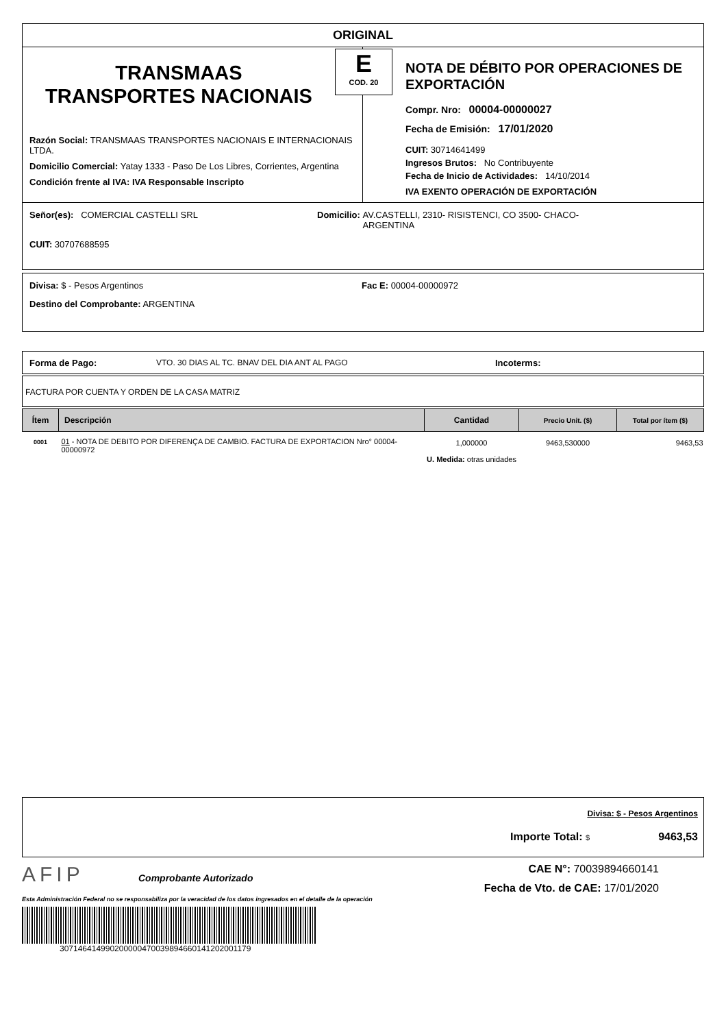ORIGINAL
TRANSMAAS
TRANSPORTES NACIONAIS
Razón Social: TRANSMAAS TRANSPORTES NACIONAIS E INTERNACIONAIS LTDA.
Domicilio Comercial: Yatay 1333 - Paso De Los Libres, Corrientes, Argentina
Condición frente al IVA: IVA Responsable Inscripto
E
COD. 20
NOTA DE DÉBITO POR OPERACIONES DE EXPORTACIÓN
Compr. Nro: 00004-00000027
Fecha de Emisión: 17/01/2020
CUIT: 30714641499
Ingresos Brutos: No Contribuyente
Fecha de Inicio de Actividades: 14/10/2014
IVA EXENTO OPERACIÓN DE EXPORTACIÓN
Señor(es): COMERCIAL CASTELLI SRL
CUIT: 30707688595
Domicilio: AV.CASTELLI, 2310- RISISTENCI, CO 3500- CHACO-
ARGENTINA
Divisa: $ - Pesos Argentinos
Destino del Comprobante: ARGENTINA
Fac E: 00004-00000972
Forma de Pago: VTO. 30 DIAS AL TC. BNAV DEL DIA ANT AL PAGO Incoterms:
FACTURA POR CUENTA Y ORDEN DE LA CASA MATRIZ
| Ítem | Descripción | Cantidad | Precio Unit. ($) | Total por ítem ($) |
| --- | --- | --- | --- | --- |
| 0001 | 01 - NOTA DE DEBITO POR DIFERENÇA DE CAMBIO. FACTURA DE EXPORTACION Nro° 00004-00000972 | 1,000000 U. Medida: otras unidades | 9463,530000 | 9463,53 |
Divisa: $ - Pesos Argentinos
Importe Total: $ 9463,53
AFIP
Comprobante Autorizado
CAE N°: 70039894660141
Fecha de Vto. de CAE: 17/01/2020
Esta Administración Federal no se responsabiliza por la veracidad de los datos ingresados en el detalle de la operación
30714641499020000047003989466014120200117​9